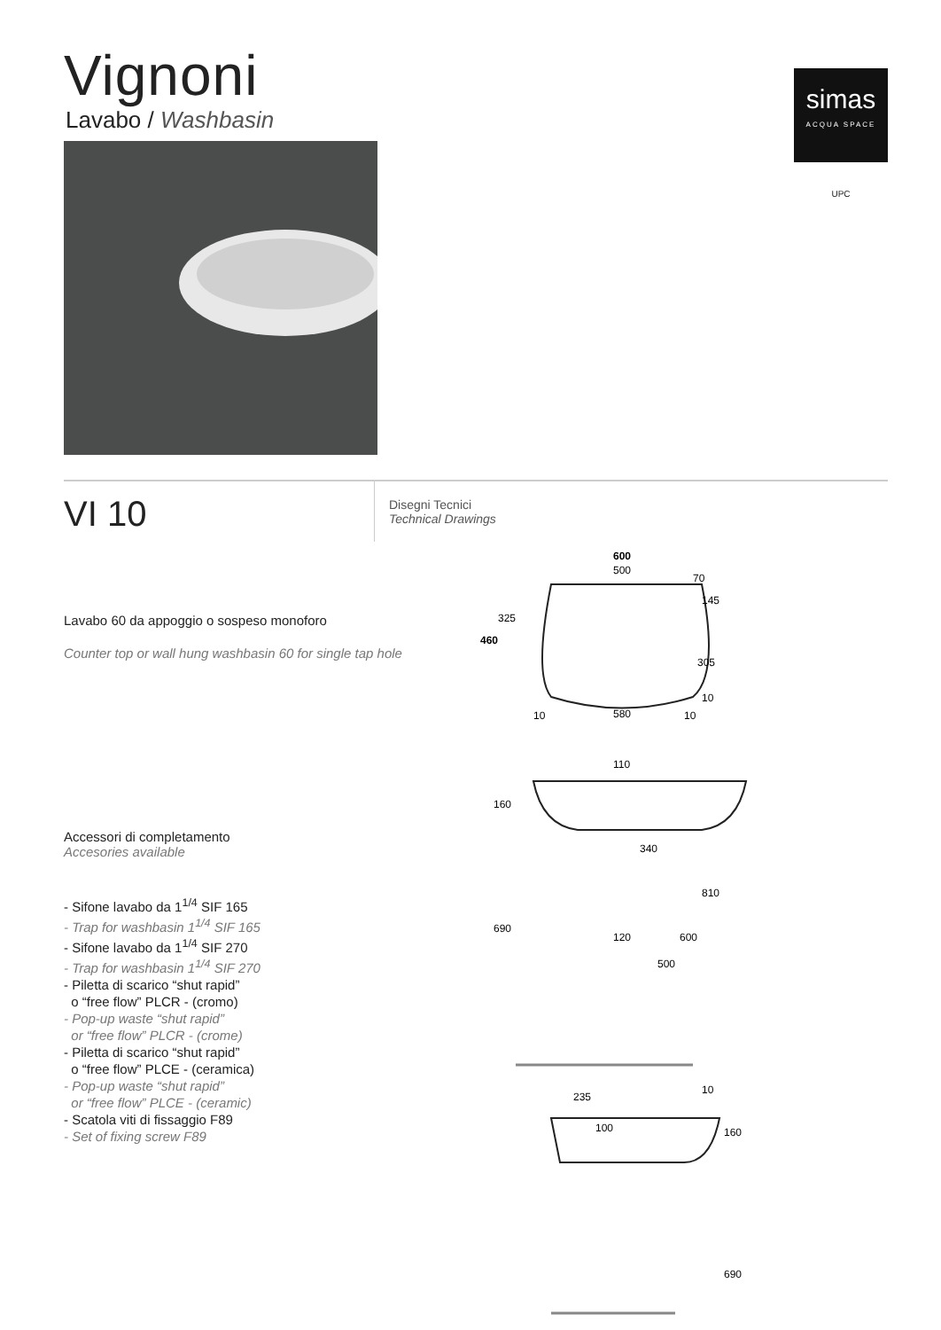Vignoni
Lavabo / Washbasin
simas
ACQUA SPACE
UPC
VI 10
Disegni Tecnici
Technical Drawings
Lavabo 60 da appoggio o sospeso monoforo
Counter top or wall hung washbasin 60 for single tap hole
Accessori di completamento
Accesories available
- Sifone lavabo da 1<sup>1/4</sup> SIF 165
- Trap for washbasin 1<sup>1/4</sup> SIF 165
- Sifone lavabo da 1<sup>1/4</sup> SIF 270
- Trap for washbasin 1<sup>1/4</sup> SIF 270
- Piletta di scarico “shut rapid”
o “free flow” PLCR - (cromo)
- Pop-up waste “shut rapid”
or “free flow” PLCR - (crome)
- Piletta di scarico “shut rapid”
o “free flow” PLCE - (ceramica)
- Pop-up waste “shut rapid”
or “free flow” PLCE - (ceramic)
- Scatola viti di fissaggio F89
- Set of fixing screw F89
600
500
70
145
325
460
305
10
10
580
10
110
160
340
810
690
120
600
500
235
10
100
160
690